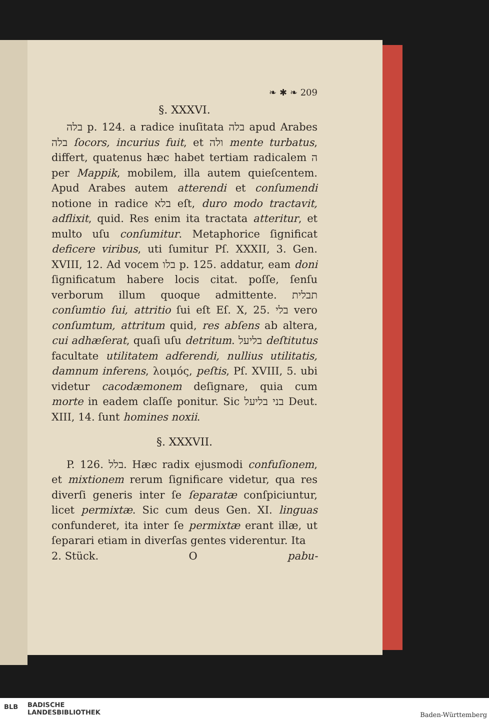❧ ✱ ❧ 209
§. XXXVI.
בלה p. 124. a radice inuſitata בלה apud Arabes בלה ſocors, incurius fuit, et ולה mente turbatus, differt, quatenus hæc habet tertiam radicalem ה per Mappik, mobilem, illa autem quieſcentem. Apud Arabes autem atterendi et conſumendi notione in radice בלא eſt, duro modo tractavit, adflixit, quid. Res enim ita tractata atteritur, et multo uſu conſumitur. Metaphorice ſignificat deficere viribus, uti ſumitur Pſ. XXXII, 3. Gen. XVIII, 12. Ad vocem בלו p. 125. addatur, eam doni ſignificatum habere locis citat. poſſe, ſenſu verborum illum quoque admittente. תבלית conſumtio ſui, attritio ſui eſt Eſ. X, 25. בלי vero conſumtum, attritum quid, res abſens ab altera, cui adhæſerat, quaſi uſu detritum. בליעל deſtitutus facultate utilitatem adferendi, nullius utilitatis, damnum inferens, λοιμός, peſtis, Pſ. XVIII, 5. ubi videtur cacodæmonem deſignare, quia cum morte in eadem claſſe ponitur. Sic בני בליעל Deut. XIII, 14. ſunt homines noxii.
§. XXXVII.
P. 126. בלל. Hæc radix ejusmodi confuſionem, et mixtionem rerum ſignificare videtur, qua res diverſi generis inter ſe ſeparatæ conſpiciuntur, licet permixtæ. Sic cum deus Gen. XI. linguas confunderet, ita inter ſe permixtæ erant illæ, ut ſeparari etiam in diverſas gentes viderentur. Ita
2. Stück. O pabu-
BLB
BADISCHE
LANDESBIBLIOTHEK
Baden-Württemberg